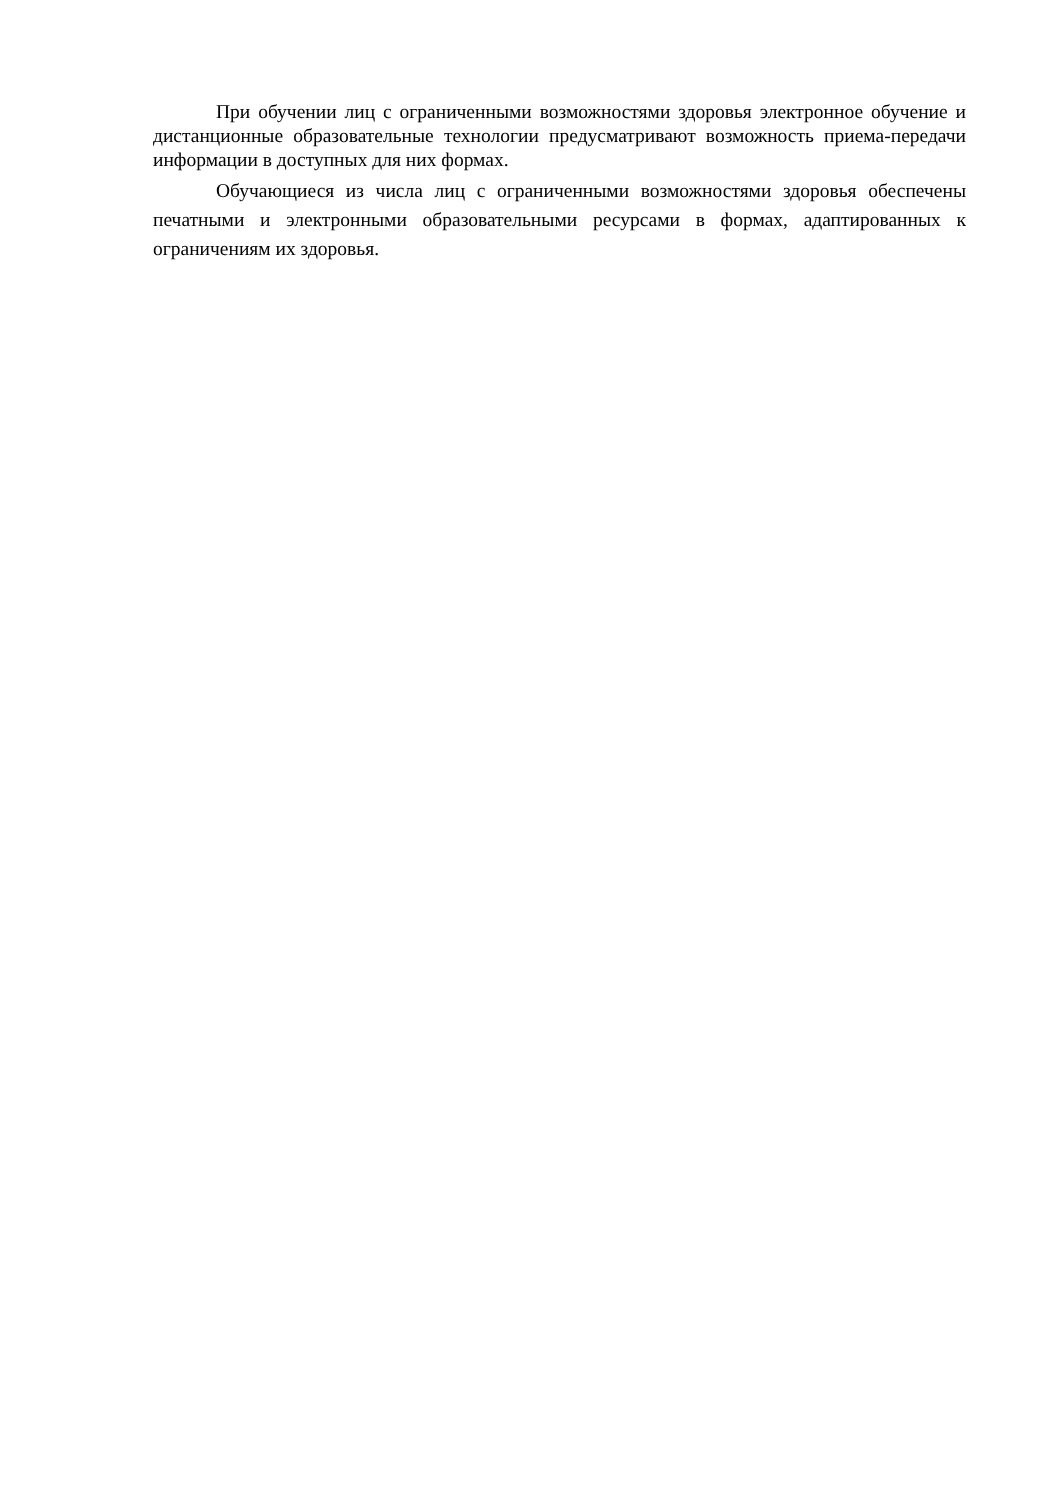При обучении лиц с ограниченными возможностями здоровья электронное обучение и дистанционные образовательные технологии предусматривают возможность приема-передачи информации в доступных для них формах.
Обучающиеся из числа лиц с ограниченными возможностями здоровья обеспечены печатными и электронными образовательными ресурсами в формах, адаптированных к ограничениям их здоровья.